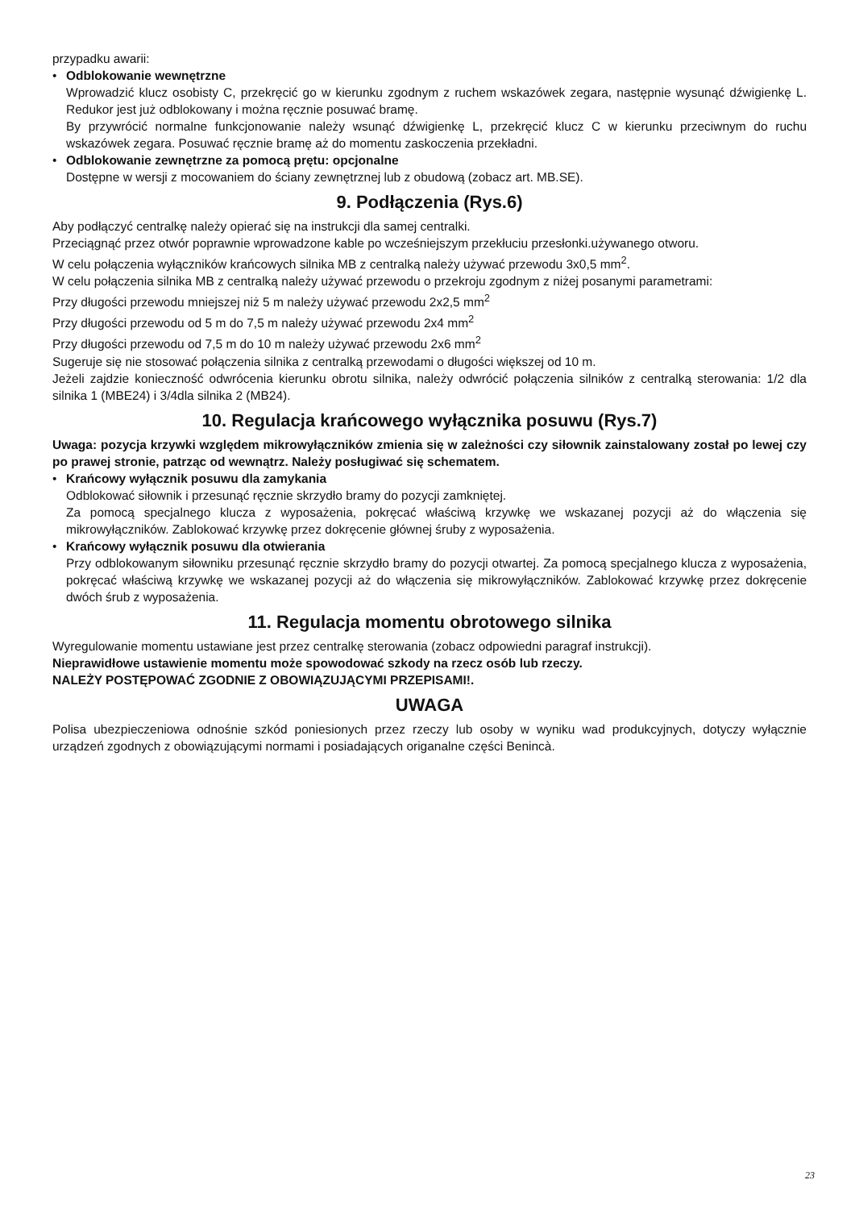przypadku awarii:
• Odblokowanie wewnętrzne
Wprowadzić klucz osobisty C, przekręcić go w kierunku zgodnym z ruchem wskazówek zegara, następnie wysunąć dźwigienkę L. Redukor jest już odblokowany i można ręcznie posuwać bramę.
By przywrócić normalne funkcjonowanie należy wsunąć dźwigienkę L, przekręcić klucz C w kierunku przeciwnym do ruchu wskazówek zegara. Posuwać ręcznie bramę aż do momentu zaskoczenia przekładni.
• Odblokowanie zewnętrzne za pomocą prętu: opcjonalne
Dostępne w wersji z mocowaniem do ściany zewnętrznej lub z obudową (zobacz art. MB.SE).
9. Podłączenia (Rys.6)
Aby podłączyć centralkę należy opierać się na instrukcji dla samej centralki.
Przeciągnąć przez otwór poprawnie wprowadzone kable po wcześniejszym przekłuciu przesłonki.używanego otworu.
W celu połączenia wyłączników krańcowych silnika MB z centralką należy używać przewodu 3x0,5 mm<sup>2</sup>.
W celu połączenia silnika MB z centralką należy używać przewodu o przekroju zgodnym z niżej posanymi parametrami:
Przy długości przewodu mniejszej niż 5 m należy używać przewodu 2x2,5 mm<sup>2</sup>
Przy długości przewodu od 5 m do 7,5 m należy używać przewodu 2x4 mm<sup>2</sup>
Przy długości przewodu od 7,5 m do 10 m należy używać przewodu 2x6 mm<sup>2</sup>
Sugeruje się nie stosować połączenia silnika z centralką przewodami o długości większej od 10 m.
Jeżeli zajdzie konieczność odwrócenia kierunku obrotu silnika, należy odwrócić połączenia silników z centralką sterowania: 1/2 dla silnika 1 (MBE24) i 3/4dla silnika 2 (MB24).
10. Regulacja krańcowego wyłącznika posuwu (Rys.7)
Uwaga: pozycja krzywki względem mikrowyłączników zmienia się w zależności czy siłownik zainstalowany został po lewej czy po prawej stronie, patrząc od wewnątrz. Należy posługiwać się schematem.
• Krańcowy wyłącznik posuwu dla zamykania
Odblokować siłownik i przesunąć ręcznie skrzydło bramy do pozycji zamkniętej.
Za pomocą specjalnego klucza z wyposażenia, pokręcać właściwą krzywkę we wskazanej pozycji aż do włączenia się mikrowyłączników. Zablokować krzywkę przez dokręcenie głównej śruby z wyposażenia.
• Krańcowy wyłącznik posuwu dla otwierania
Przy odblokowanym siłowniku przesunąć ręcznie skrzydło bramy do pozycji otwartej. Za pomocą specjalnego klucza z wyposażenia, pokręcać właściwą krzywkę we wskazanej pozycji aż do włączenia się mikrowyłączników. Zablokować krzywkę przez dokręcenie dwóch śrub z wyposażenia.
11. Regulacja momentu obrotowego silnika
Wyregulowanie momentu ustawiane jest przez centralkę sterowania (zobacz odpowiedni paragraf instrukcji).
Nieprawidłowe ustawienie momentu może spowodować szkody na rzecz osób lub rzeczy.
NALEŻY POSTĘPOWAĆ ZGODNIE Z OBOWIĄZUJĄCYMI PRZEPISAMI!.
UWAGA
Polisa ubezpieczeniowa odnośnie szkód poniesionych przez rzeczy lub osoby w wyniku wad produkcyjnych, dotyczy wyłącznie urządzeń zgodnych z obowiązującymi normami i posiadających origanalne części Benincà.
23